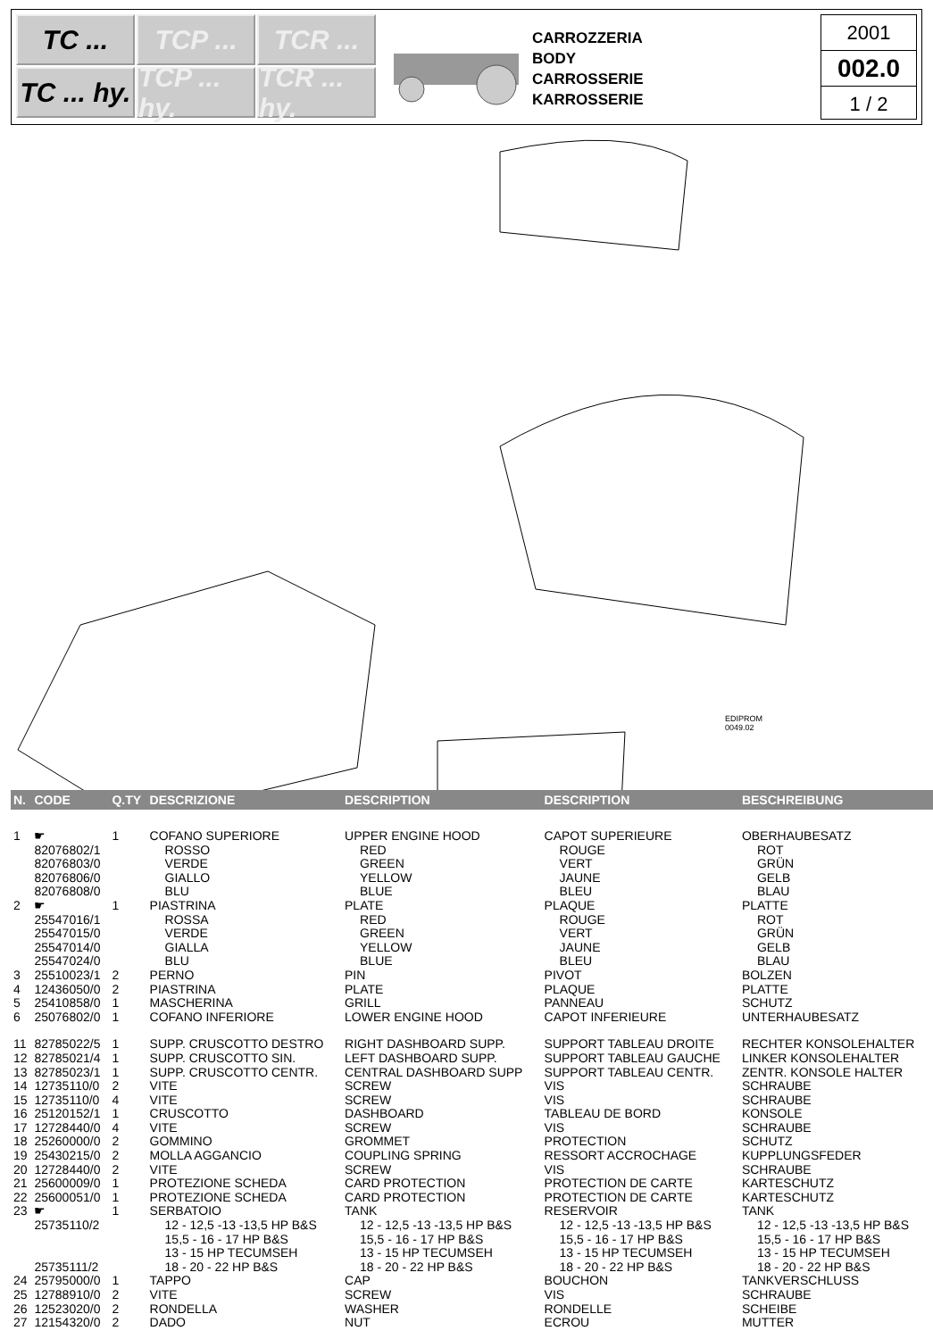TC ...
TCP ...
TCR ...
TC ... hy.
TCP ... hy.
TCR ... hy.
CARROZZERIA
BODY
CARROSSERIE
KARROSSERIE
2001
002.0
1 / 2
EDIPROM
0049.02
| N. | CODE | Q.TY | DESCRIZIONE | DESCRIPTION | DESCRIPTION | BESCHREIBUNG |
| --- | --- | --- | --- | --- | --- | --- |
| 1 | ☛ | 1 | COFANO SUPERIORE | UPPER ENGINE HOOD | CAPOT SUPERIEURE | OBERHAUBESATZ |
| | 82076802/1 | | ROSSO | RED | ROUGE | ROT |
| | 82076803/0 | | VERDE | GREEN | VERT | GRÜN |
| | 82076806/0 | | GIALLO | YELLOW | JAUNE | GELB |
| | 82076808/0 | | BLU | BLUE | BLEU | BLAU |
| 2 | ☛ | 1 | PIASTRINA | PLATE | PLAQUE | PLATTE |
| | 25547016/1 | | ROSSA | RED | ROUGE | ROT |
| | 25547015/0 | | VERDE | GREEN | VERT | GRÜN |
| | 25547014/0 | | GIALLA | YELLOW | JAUNE | GELB |
| | 25547024/0 | | BLU | BLUE | BLEU | BLAU |
| 3 | 25510023/1 | 2 | PERNO | PIN | PIVOT | BOLZEN |
| 4 | 12436050/0 | 2 | PIASTRINA | PLATE | PLAQUE | PLATTE |
| 5 | 25410858/0 | 1 | MASCHERINA | GRILL | PANNEAU | SCHUTZ |
| 6 | 25076802/0 | 1 | COFANO INFERIORE | LOWER ENGINE HOOD | CAPOT INFERIEURE | UNTERHAUBESATZ |
| 11 | 82785022/5 | 1 | SUPP. CRUSCOTTO DESTRO | RIGHT DASHBOARD SUPP. | SUPPORT TABLEAU DROITE | RECHTER KONSOLEHALTER |
| 12 | 82785021/4 | 1 | SUPP. CRUSCOTTO SIN. | LEFT DASHBOARD SUPP. | SUPPORT TABLEAU GAUCHE | LINKER KONSOLEHALTER |
| 13 | 82785023/1 | 1 | SUPP. CRUSCOTTO CENTR. | CENTRAL DASHBOARD SUPP | SUPPORT TABLEAU CENTR. | ZENTR. KONSOLE HALTER |
| 14 | 12735110/0 | 2 | VITE | SCREW | VIS | SCHRAUBE |
| 15 | 12735110/0 | 4 | VITE | SCREW | VIS | SCHRAUBE |
| 16 | 25120152/1 | 1 | CRUSCOTTO | DASHBOARD | TABLEAU DE BORD | KONSOLE |
| 17 | 12728440/0 | 4 | VITE | SCREW | VIS | SCHRAUBE |
| 18 | 25260000/0 | 2 | GOMMINO | GROMMET | PROTECTION | SCHUTZ |
| 19 | 25430215/0 | 2 | MOLLA AGGANCIO | COUPLING SPRING | RESSORT ACCROCHAGE | KUPPLUNGSFEDER |
| 20 | 12728440/0 | 2 | VITE | SCREW | VIS | SCHRAUBE |
| 21 | 25600009/0 | 1 | PROTEZIONE SCHEDA | CARD PROTECTION | PROTECTION DE CARTE | KARTESCHUTZ |
| 22 | 25600051/0 | 1 | PROTEZIONE SCHEDA | CARD PROTECTION | PROTECTION DE CARTE | KARTESCHUTZ |
| 23 | ☛ | 1 | SERBATOIO | TANK | RESERVOIR | TANK |
| | 25735110/2 | | 12 - 12,5 -13 -13,5 HP B&S 15,5 - 16 - 17 HP B&S 13 - 15 HP TECUMSEH | 12 - 12,5 -13 -13,5 HP B&S 15,5 - 16 - 17 HP B&S 13 - 15 HP TECUMSEH | 12 - 12,5 -13 -13,5 HP B&S 15,5 - 16 - 17 HP B&S 13 - 15 HP TECUMSEH | 12 - 12,5 -13 -13,5 HP B&S 15,5 - 16 - 17 HP B&S 13 - 15 HP TECUMSEH |
| | 25735111/2 | | 18 - 20 - 22 HP B&S | 18 - 20 - 22 HP B&S | 18 - 20 - 22 HP B&S | 18 - 20 - 22 HP B&S |
| 24 | 25795000/0 | 1 | TAPPO | CAP | BOUCHON | TANKVERSCHLUSS |
| 25 | 12788910/0 | 2 | VITE | SCREW | VIS | SCHRAUBE |
| 26 | 12523020/0 | 2 | RONDELLA | WASHER | RONDELLE | SCHEIBE |
| 27 | 12154320/0 | 2 | DADO | NUT | ECROU | MUTTER |